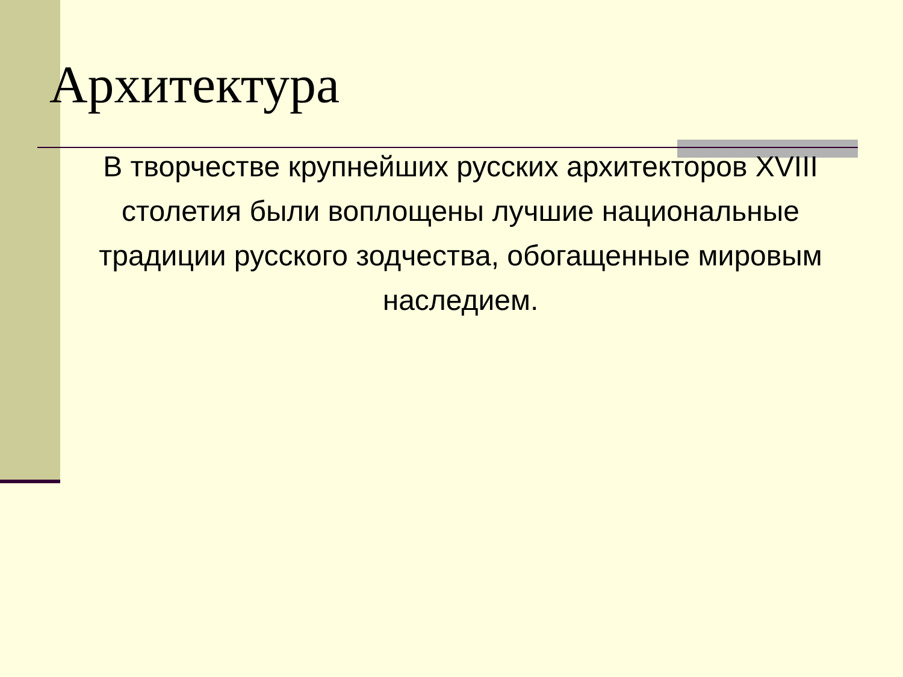Архитектура
В творчестве крупнейших русских архитекторов XVIII столетия были воплощены лучшие национальные традиции русского зодчества, обогащенные мировым наследием.